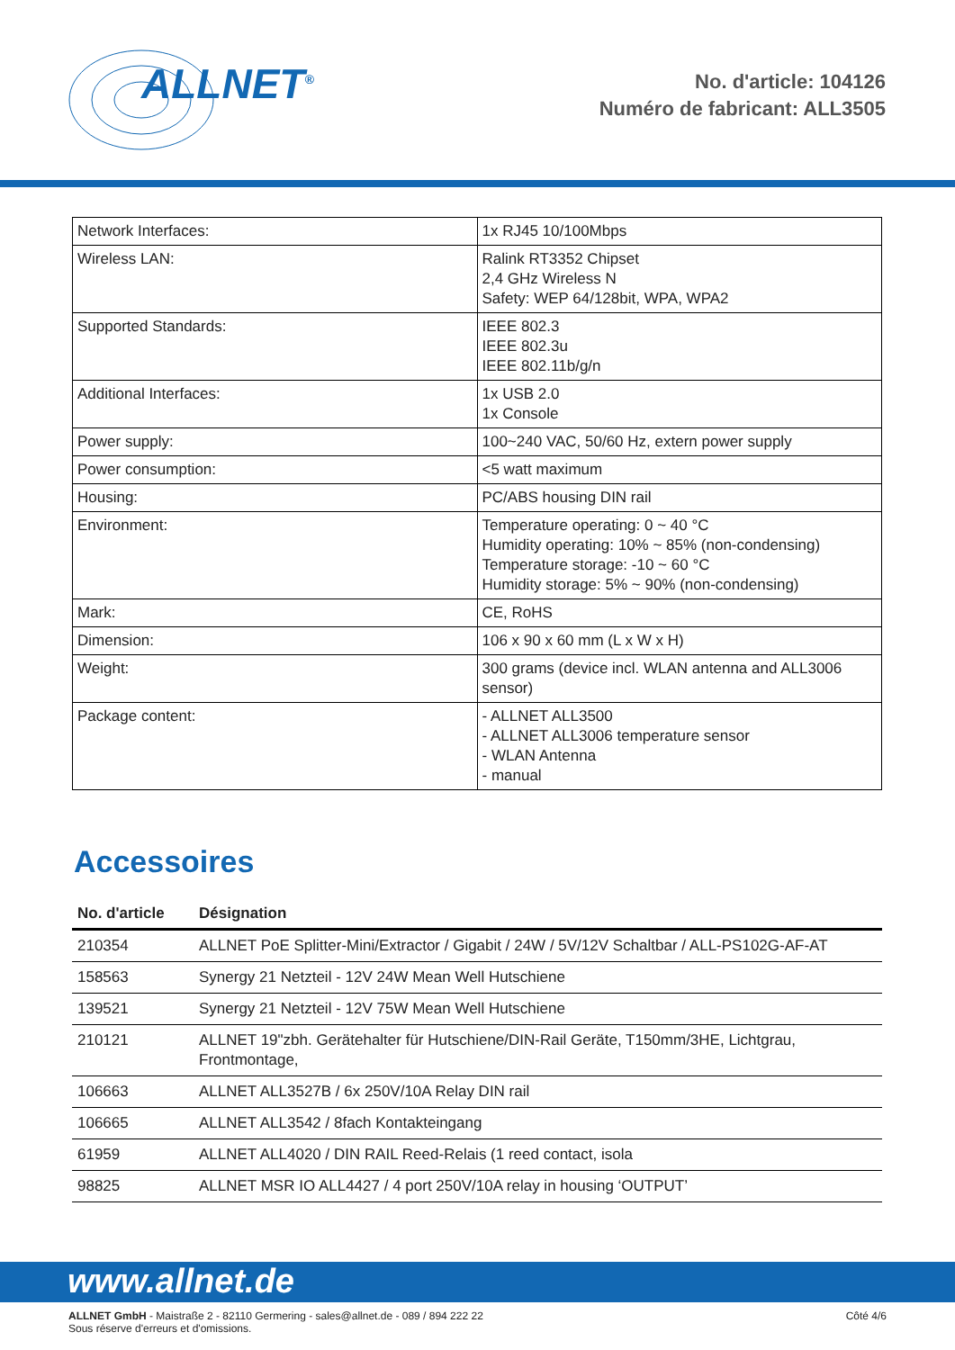ALLNET<sup>®</sup>
No. d'article: 104126
Numéro de fabricant: ALL3505
| Network Interfaces: | 1x RJ45 10/100Mbps |
| Wireless LAN: | Ralink RT3352 Chipset 2,4 GHz Wireless N Safety: WEP 64/128bit, WPA, WPA2 |
| Supported Standards: | IEEE 802.3 IEEE 802.3u IEEE 802.11b/g/n |
| Additional Interfaces: | 1x USB 2.0 1x Console |
| Power supply: | 100~240 VAC, 50/60 Hz, extern power supply |
| Power consumption: | <5 watt maximum |
| Housing: | PC/ABS housing DIN rail |
| Environment: | Temperature operating: 0 ~ 40 °C Humidity operating: 10% ~ 85% (non-condensing) Temperature storage: -10 ~ 60 °C Humidity storage: 5% ~ 90% (non-condensing) |
| Mark: | CE, RoHS |
| Dimension: | 106 x 90 x 60 mm (L x W x H) |
| Weight: | 300 grams (device incl. WLAN antenna and ALL3006 sensor) |
| Package content: | - ALLNET ALL3500 - ALLNET ALL3006 temperature sensor - WLAN Antenna - manual |
Accessoires
| No. d'article | Désignation |
| --- | --- |
| 210354 | ALLNET PoE Splitter-Mini/Extractor / Gigabit / 24W / 5V/12V Schaltbar / ALL-PS102G-AF-AT |
| 158563 | Synergy 21 Netzteil - 12V 24W Mean Well Hutschiene |
| 139521 | Synergy 21 Netzteil - 12V 75W Mean Well Hutschiene |
| 210121 | ALLNET 19"zbh. Gerätehalter für Hutschiene/DIN-Rail Geräte, T150mm/3HE, Lichtgrau, Frontmontage, |
| 106663 | ALLNET ALL3527B / 6x 250V/10A Relay DIN rail |
| 106665 | ALLNET ALL3542 / 8fach Kontakteingang |
| 61959 | ALLNET ALL4020 / DIN RAIL Reed-Relais (1 reed contact, isola |
| 98825 | ALLNET MSR IO ALL4427 / 4 port 250V/10A relay in housing ‘OUTPUT’ |
www.allnet.de
ALLNET GmbH - Maistraße 2 - 82110 Germering - sales@allnet.de - 089 / 894 222 22
Sous réserve d'erreurs et d'omissions.
Côté 4/6